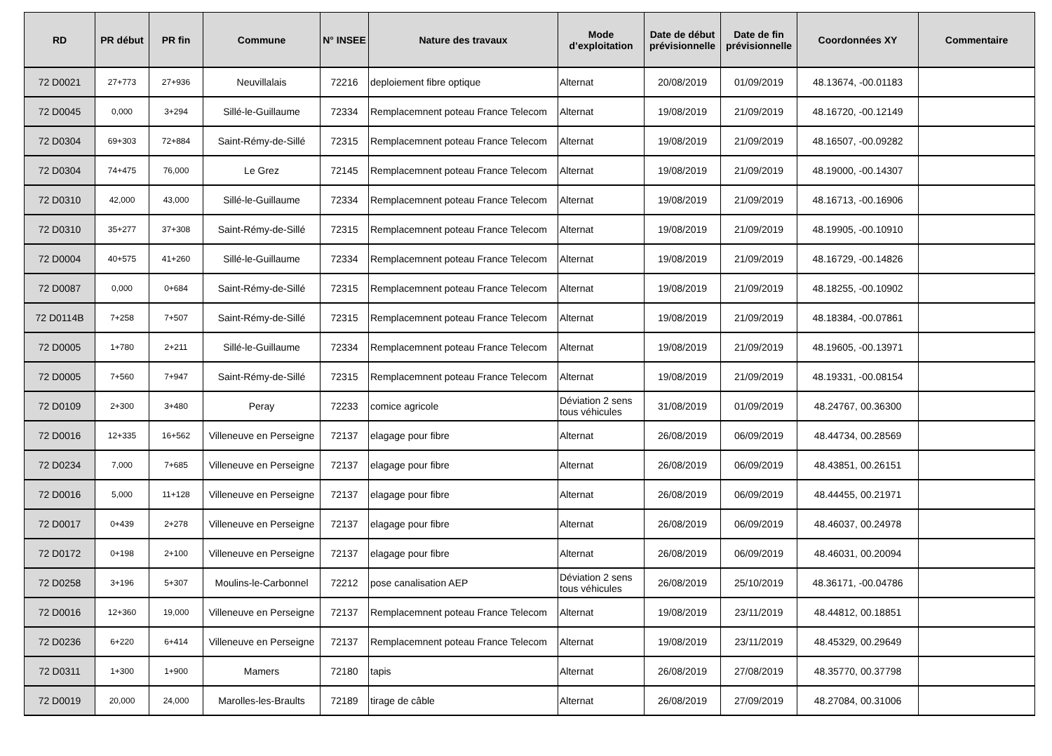| RD | PR début | PR fin | Commune | N° INSEE | Nature des travaux | Mode d’exploitation | Date de début prévisionnelle | Date de fin prévisionnelle | Coordonnées XY | Commentaire |
| --- | --- | --- | --- | --- | --- | --- | --- | --- | --- | --- |
| 72 D0021 | 27+773 | 27+936 | Neuvillalais | 72216 | deploiement fibre optique | Alternat | 20/08/2019 | 01/09/2019 | 48.13674, -00.01183 | |
| 72 D0045 | 0,000 | 3+294 | Sillé-le-Guillaume | 72334 | Remplacemnent poteau France Telecom | Alternat | 19/08/2019 | 21/09/2019 | 48.16720, -00.12149 | |
| 72 D0304 | 69+303 | 72+884 | Saint-Rémy-de-Sillé | 72315 | Remplacemnent poteau France Telecom | Alternat | 19/08/2019 | 21/09/2019 | 48.16507, -00.09282 | |
| 72 D0304 | 74+475 | 76,000 | Le Grez | 72145 | Remplacemnent poteau France Telecom | Alternat | 19/08/2019 | 21/09/2019 | 48.19000, -00.14307 | |
| 72 D0310 | 42,000 | 43,000 | Sillé-le-Guillaume | 72334 | Remplacemnent poteau France Telecom | Alternat | 19/08/2019 | 21/09/2019 | 48.16713, -00.16906 | |
| 72 D0310 | 35+277 | 37+308 | Saint-Rémy-de-Sillé | 72315 | Remplacemnent poteau France Telecom | Alternat | 19/08/2019 | 21/09/2019 | 48.19905, -00.10910 | |
| 72 D0004 | 40+575 | 41+260 | Sillé-le-Guillaume | 72334 | Remplacemnent poteau France Telecom | Alternat | 19/08/2019 | 21/09/2019 | 48.16729, -00.14826 | |
| 72 D0087 | 0,000 | 0+684 | Saint-Rémy-de-Sillé | 72315 | Remplacemnent poteau France Telecom | Alternat | 19/08/2019 | 21/09/2019 | 48.18255, -00.10902 | |
| 72 D0114B | 7+258 | 7+507 | Saint-Rémy-de-Sillé | 72315 | Remplacemnent poteau France Telecom | Alternat | 19/08/2019 | 21/09/2019 | 48.18384, -00.07861 | |
| 72 D0005 | 1+780 | 2+211 | Sillé-le-Guillaume | 72334 | Remplacemnent poteau France Telecom | Alternat | 19/08/2019 | 21/09/2019 | 48.19605, -00.13971 | |
| 72 D0005 | 7+560 | 7+947 | Saint-Rémy-de-Sillé | 72315 | Remplacemnent poteau France Telecom | Alternat | 19/08/2019 | 21/09/2019 | 48.19331, -00.08154 | |
| 72 D0109 | 2+300 | 3+480 | Peray | 72233 | comice agricole | Déviation 2 sens tous véhicules | 31/08/2019 | 01/09/2019 | 48.24767, 00.36300 | |
| 72 D0016 | 12+335 | 16+562 | Villeneuve en Perseigne | 72137 | elagage pour fibre | Alternat | 26/08/2019 | 06/09/2019 | 48.44734, 00.28569 | |
| 72 D0234 | 7,000 | 7+685 | Villeneuve en Perseigne | 72137 | elagage pour fibre | Alternat | 26/08/2019 | 06/09/2019 | 48.43851, 00.26151 | |
| 72 D0016 | 5,000 | 11+128 | Villeneuve en Perseigne | 72137 | elagage pour fibre | Alternat | 26/08/2019 | 06/09/2019 | 48.44455, 00.21971 | |
| 72 D0017 | 0+439 | 2+278 | Villeneuve en Perseigne | 72137 | elagage pour fibre | Alternat | 26/08/2019 | 06/09/2019 | 48.46037, 00.24978 | |
| 72 D0172 | 0+198 | 2+100 | Villeneuve en Perseigne | 72137 | elagage pour fibre | Alternat | 26/08/2019 | 06/09/2019 | 48.46031, 00.20094 | |
| 72 D0258 | 3+196 | 5+307 | Moulins-le-Carbonnel | 72212 | pose canalisation AEP | Déviation 2 sens tous véhicules | 26/08/2019 | 25/10/2019 | 48.36171, -00.04786 | |
| 72 D0016 | 12+360 | 19,000 | Villeneuve en Perseigne | 72137 | Remplacemnent poteau France Telecom | Alternat | 19/08/2019 | 23/11/2019 | 48.44812, 00.18851 | |
| 72 D0236 | 6+220 | 6+414 | Villeneuve en Perseigne | 72137 | Remplacemnent poteau France Telecom | Alternat | 19/08/2019 | 23/11/2019 | 48.45329, 00.29649 | |
| 72 D0311 | 1+300 | 1+900 | Mamers | 72180 | tapis | Alternat | 26/08/2019 | 27/08/2019 | 48.35770, 00.37798 | |
| 72 D0019 | 20,000 | 24,000 | Marolles-les-Braults | 72189 | tirage de câble | Alternat | 26/08/2019 | 27/09/2019 | 48.27084, 00.31006 | |